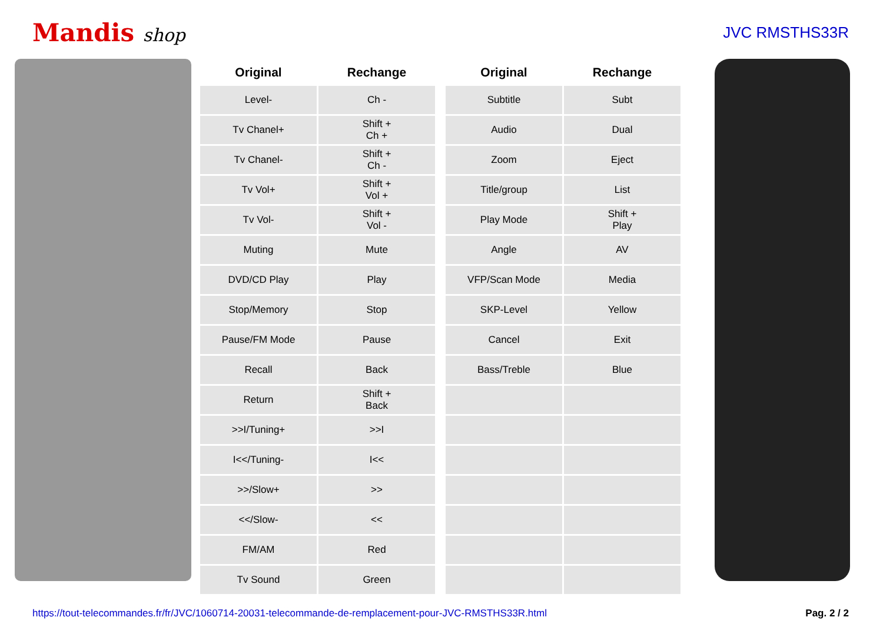Mandis shop
JVC RMSTHS33R
| Original | Rechange |
| --- | --- |
| Level- | Ch - |
| Tv Chanel+ | Shift + Ch + |
| Tv Chanel- | Shift + Ch - |
| Tv Vol+ | Shift + Vol + |
| Tv Vol- | Shift + Vol - |
| Muting | Mute |
| DVD/CD Play | Play |
| Stop/Memory | Stop |
| Pause/FM Mode | Pause |
| Recall | Back |
| Return | Shift + Back |
| >>I/Tuning+ | >>I |
| I<</Tuning- | I<< |
| >>/Slow+ | >> |
| <</Slow- | << |
| FM/AM | Red |
| Tv Sound | Green |
| Original | Rechange |
| --- | --- |
| Subtitle | Subt |
| Audio | Dual |
| Zoom | Eject |
| Title/group | List |
| Play Mode | Shift + Play |
| Angle | AV |
| VFP/Scan Mode | Media |
| SKP-Level | Yellow |
| Cancel | Exit |
| Bass/Treble | Blue |
https://tout-telecommandes.fr/fr/JVC/1060714-20031-telecommande-de-remplacement-pour-JVC-RMSTHS33R.html Pag. 2 / 2